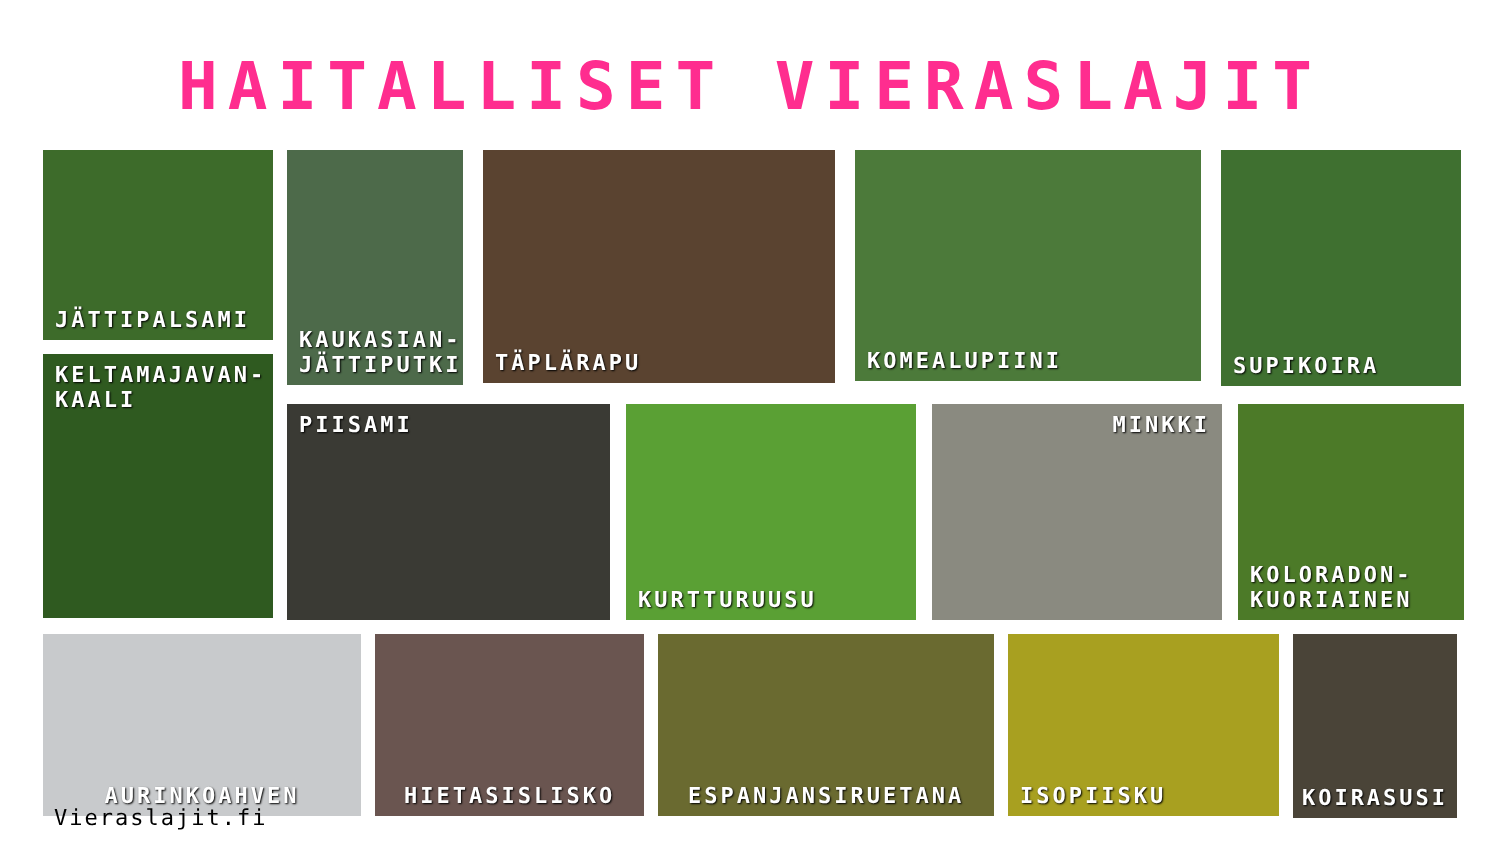HAITALLISET VIERASLAJIT
JÄTTIPALSAMI
KELTAMAJAVAN-
KAALI
KAUKASIAN-
JÄTTIPUTKI
TÄPLÄRAPU
KOMEALUPIINI
SUPIKOIRA
PIISAMI KURTTURUUSU MINKKI KOLORADON-
KUORIAINEN
AURINKOAHVEN HIETASISLISKO ESPANJANSIRUETANA ISOPIISKU
KOIRASUSI
Vieraslajit.fi